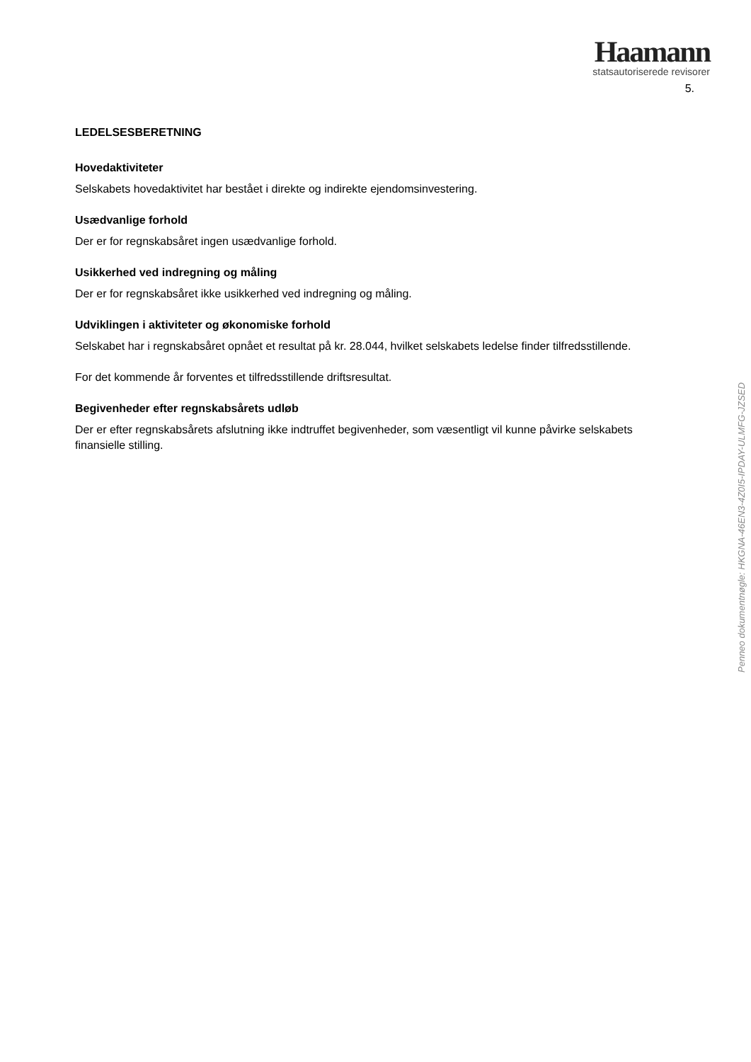Haamann
statsautoriserede revisorer
5.
LEDELSESBERETNING
Hovedaktiviteter
Selskabets hovedaktivitet har bestået i direkte og indirekte ejendomsinvestering.
Usædvanlige forhold
Der er for regnskabsåret ingen usædvanlige forhold.
Usikkerhed ved indregning og måling
Der er for regnskabsåret ikke usikkerhed ved indregning og måling.
Udviklingen i aktiviteter og økonomiske forhold
Selskabet har i regnskabsåret opnået et resultat på kr. 28.044, hvilket selskabets ledelse finder tilfredsstillende.
For det kommende år forventes et tilfredsstillende driftsresultat.
Begivenheder efter regnskabsårets udløb
Der er efter regnskabsårets afslutning ikke indtruffet begivenheder, som væsentligt vil kunne påvirke selskabets finansielle stilling.
Penneo dokumentnøgle: HKGNA-46EN3-4Z0I5-IPDAY-ULMFG-JZSED